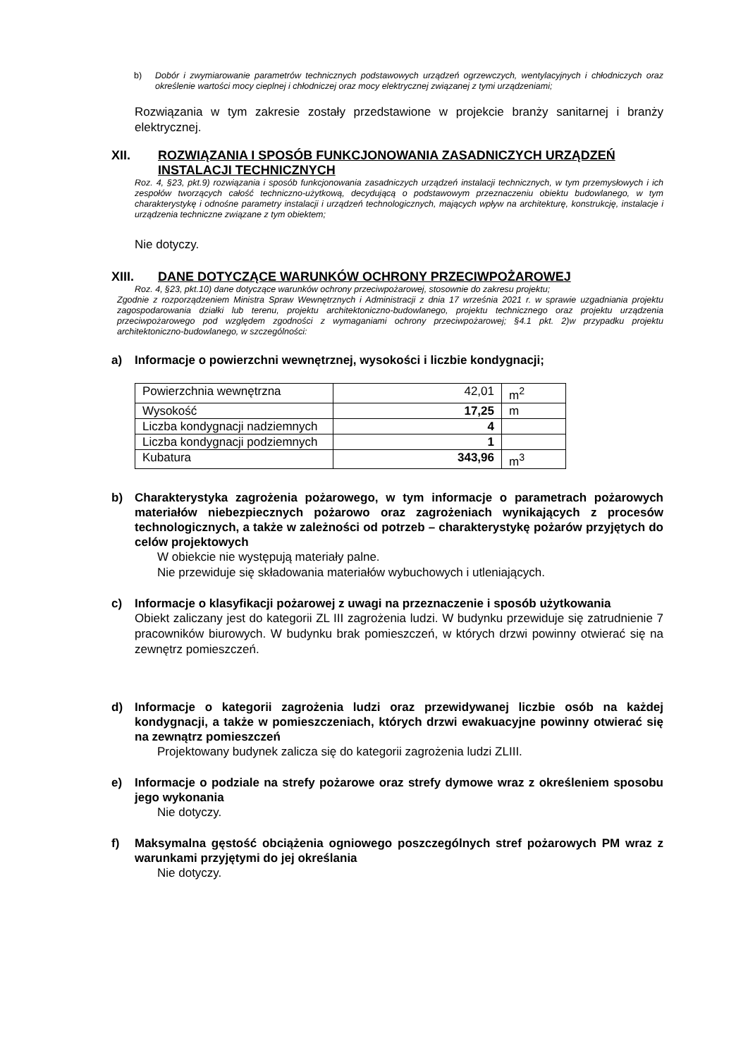b) Dobór i zwymiarowanie parametrów technicznych podstawowych urządzeń ogrzewczych, wentylacyjnych i chłodniczych oraz określenie wartości mocy cieplnej i chłodniczej oraz mocy elektrycznej związanej z tymi urządzeniami;
Rozwiązania w tym zakresie zostały przedstawione w projekcie branży sanitarnej i branży elektrycznej.
XII. ROZWIĄZANIA I SPOSÓB FUNKCJONOWANIA ZASADNICZYCH URZĄDZEŃ INSTALACJI TECHNICZNYCH
Roz. 4, §23, pkt.9) rozwiązania i sposób funkcjonowania zasadniczych urządzeń instalacji technicznych, w tym przemysłowych i ich zespołów tworzących całość techniczno-użytkową, decydującą o podstawowym przeznaczeniu obiektu budowlanego, w tym charakterystykę i odnośne parametry instalacji i urządzeń technologicznych, mających wpływ na architekturę, konstrukcję, instalacje i urządzenia techniczne związane z tym obiektem;
Nie dotyczy.
XIII. DANE DOTYCZĄCE WARUNKÓW OCHRONY PRZECIWPOŻAROWEJ
Roz. 4, §23, pkt.10) dane dotyczące warunków ochrony przeciwpożarowej, stosownie do zakresu projektu;
Zgodnie z rozporządzeniem Ministra Spraw Wewnętrznych i Administracji z dnia 17 września 2021 r. w sprawie uzgadniania projektu zagospodarowania działki lub terenu, projektu architektoniczno-budowlanego, projektu technicznego oraz projektu urządzenia przeciwpożarowego pod względem zgodności z wymaganiami ochrony przeciwpożarowej; §4.1 pkt. 2)w przypadku projektu architektoniczno-budowlanego, w szczególności:
a) Informacje o powierzchni wewnętrznej, wysokości i liczbie kondygnacji;
| Powierzchnia wewnętrzna | 42,01 | m<sup>2</sup> |
| Wysokość | 17,25 | m |
| Liczba kondygnacji nadziemnych | 4 | |
| Liczba kondygnacji podziemnych | 1 | |
| Kubatura | 343,96 | m<sup>3</sup> |
b) Charakterystyka zagrożenia pożarowego, w tym informacje o parametrach pożarowych materiałów niebezpiecznych pożarowo oraz zagrożeniach wynikających z procesów technologicznych, a także w zależności od potrzeb – charakterystykę pożarów przyjętych do celów projektowych
W obiekcie nie występują materiały palne.
Nie przewiduje się składowania materiałów wybuchowych i utleniających.
c) Informacje o klasyfikacji pożarowej z uwagi na przeznaczenie i sposób użytkowania
Obiekt zaliczany jest do kategorii ZL III zagrożenia ludzi. W budynku przewiduje się zatrudnienie 7 pracowników biurowych. W budynku brak pomieszczeń, w których drzwi powinny otwierać się na zewnętrz pomieszczeń.
d) Informacje o kategorii zagrożenia ludzi oraz przewidywanej liczbie osób na każdej kondygnacji, a także w pomieszczeniach, których drzwi ewakuacyjne powinny otwierać się na zewnątrz pomieszczeń
Projektowany budynek zalicza się do kategorii zagrożenia ludzi ZLIII.
e) Informacje o podziale na strefy pożarowe oraz strefy dymowe wraz z określeniem sposobu jego wykonania
Nie dotyczy.
f) Maksymalna gęstość obciążenia ogniowego poszczególnych stref pożarowych PM wraz z warunkami przyjętymi do jej określania
Nie dotyczy.